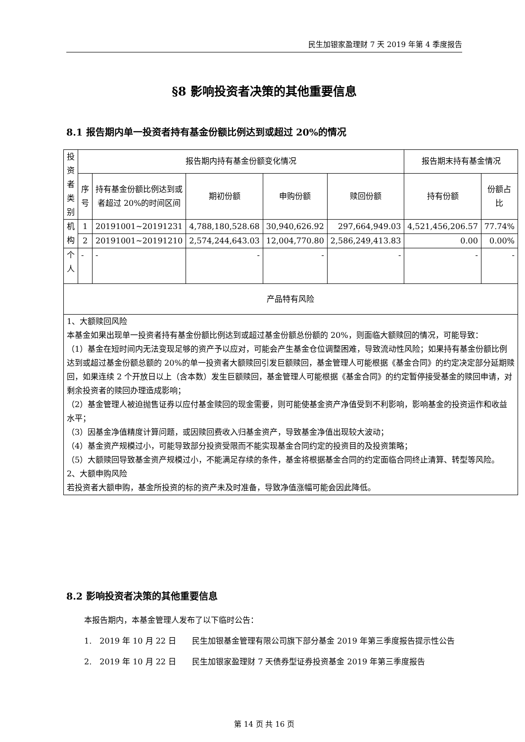民生加银家盈理财 7 天 2019 年第 4 季度报告
§8 影响投资者决策的其他重要信息
8.1 报告期内单一投资者持有基金份额比例达到或超过 20%的情况
| 投资者类别 | 报告期内持有基金份额变化情况 | | | | | 报告期末持有基金情况 | |
| --- | --- | --- | --- | --- | --- | --- | --- |
| | 序号 | 持有基金份额比例达到或者超过 20%的时间区间 | 期初份额 | 申购份额 | 赎回份额 | 持有份额 | 份额占比 |
| 机构 | 1 | 20191001~20191231 | 4,788,180,528.68 | 30,940,626.92 | 297,664,949.03 | 4,521,456,206.57 | 77.74% |
| | 2 | 20191001~20191210 | 2,574,244,643.03 | 12,004,770.80 | 2,586,249,413.83 | 0.00 | 0.00% |
| 个人 | - | - | - | - | - | - | - |
| 产品特有风险 | | | | | | | |
| 1、大额赎回风险 本基金如果出现单一投资者持有基金份额比例达到或超过基金份额总份额的 20%，则面临大额赎回的情况，可能导致： （1）基金在短时间内无法变现足够的资产予以应对，可能会产生基金仓位调整困难，导致流动性风险；如果持有基金份额比例达到或超过基金份额总额的 20%的单一投资者大额赎回引发巨额赎回，基金管理人可能根据《基金合同》的约定决定部分延期赎回，如果连续 2 个开放日以上（含本数）发生巨额赎回，基金管理人可能根据《基金合同》的约定暂停接受基金的赎回申请，对剩余投资者的赎回办理造成影响； （2）基金管理人被迫抛售证券以应付基金赎回的现金需要，则可能使基金资产净值受到不利影响，影响基金的投资运作和收益水平； （3）因基金净值精度计算问题，或因赎回费收入归基金资产，导致基金净值出现较大波动； （4）基金资产规模过小，可能导致部分投资受限而不能实现基金合同约定的投资目的及投资策略； （5）大额赎回导致基金资产规模过小，不能满足存续的条件，基金将根据基金合同的约定面临合同终止清算、转型等风险。 2、大额申购风险 若投资者大额申购，基金所投资的标的资产未及时准备，导致净值涨幅可能会因此降低。 | | | | | | | |
8.2 影响投资者决策的其他重要信息
本报告期内，本基金管理人发布了以下临时公告：
1.　2019 年 10 月 22 日　　民生加银基金管理有限公司旗下部分基金 2019 年第三季度报告提示性公告
2.　2019 年 10 月 22 日　　民生加银家盈理财 7 天债券型证券投资基金 2019 年第三季度报告
第 14 页 共 16 页